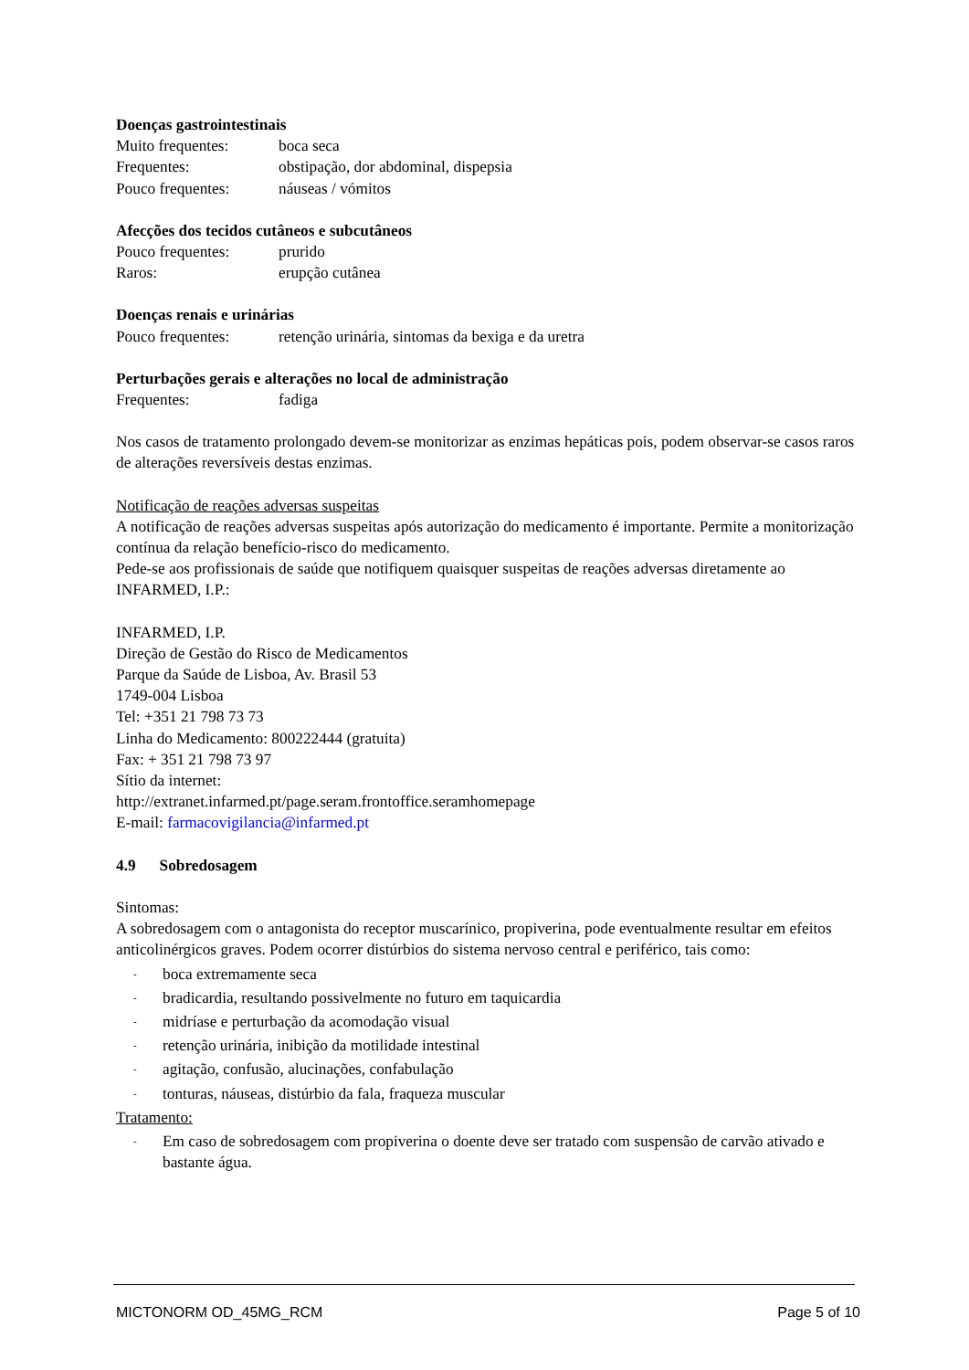Doenças gastrointestinais
Muito frequentes: boca seca
Frequentes: obstipação, dor abdominal, dispepsia
Pouco frequentes: náuseas / vómitos
Afecções dos tecidos cutâneos e subcutâneos
Pouco frequentes: prurido
Raros: erupção cutânea
Doenças renais e urinárias
Pouco frequentes: retenção urinária, sintomas da bexiga e da uretra
Perturbações gerais e alterações no local de administração
Frequentes: fadiga
Nos casos de tratamento prolongado devem-se monitorizar as enzimas hepáticas pois, podem observar-se casos raros de alterações reversíveis destas enzimas.
Notificação de reações adversas suspeitas
A notificação de reações adversas suspeitas após autorização do medicamento é importante. Permite a monitorização contínua da relação benefício-risco do medicamento.
Pede-se aos profissionais de saúde que notifiquem quaisquer suspeitas de reações adversas diretamente ao INFARMED, I.P.:
INFARMED, I.P.
Direção de Gestão do Risco de Medicamentos
Parque da Saúde de Lisboa, Av. Brasil 53
1749-004 Lisboa
Tel: +351 21 798 73 73
Linha do Medicamento: 800222444 (gratuita)
Fax: + 351 21 798 73 97
Sítio da internet:
http://extranet.infarmed.pt/page.seram.frontoffice.seramhomepage
E-mail: farmacovigilancia@infarmed.pt
4.9 Sobredosagem
Sintomas:
A sobredosagem com o antagonista do receptor muscarínico, propiverina, pode eventualmente resultar em efeitos anticolinérgicos graves. Podem ocorrer distúrbios do sistema nervoso central e periférico, tais como:
- boca extremamente seca
- bradicardia, resultando possivelmente no futuro em taquicardia
- midríase e perturbação da acomodação visual
- retenção urinária, inibição da motilidade intestinal
- agitação, confusão, alucinações, confabulação
- tonturas, náuseas, distúrbio da fala, fraqueza muscular
Tratamento:
- Em caso de sobredosagem com propiverina o doente deve ser tratado com suspensão de carvão ativado e bastante água.
MICTONORM OD_45MG_RCM Page 5 of 10